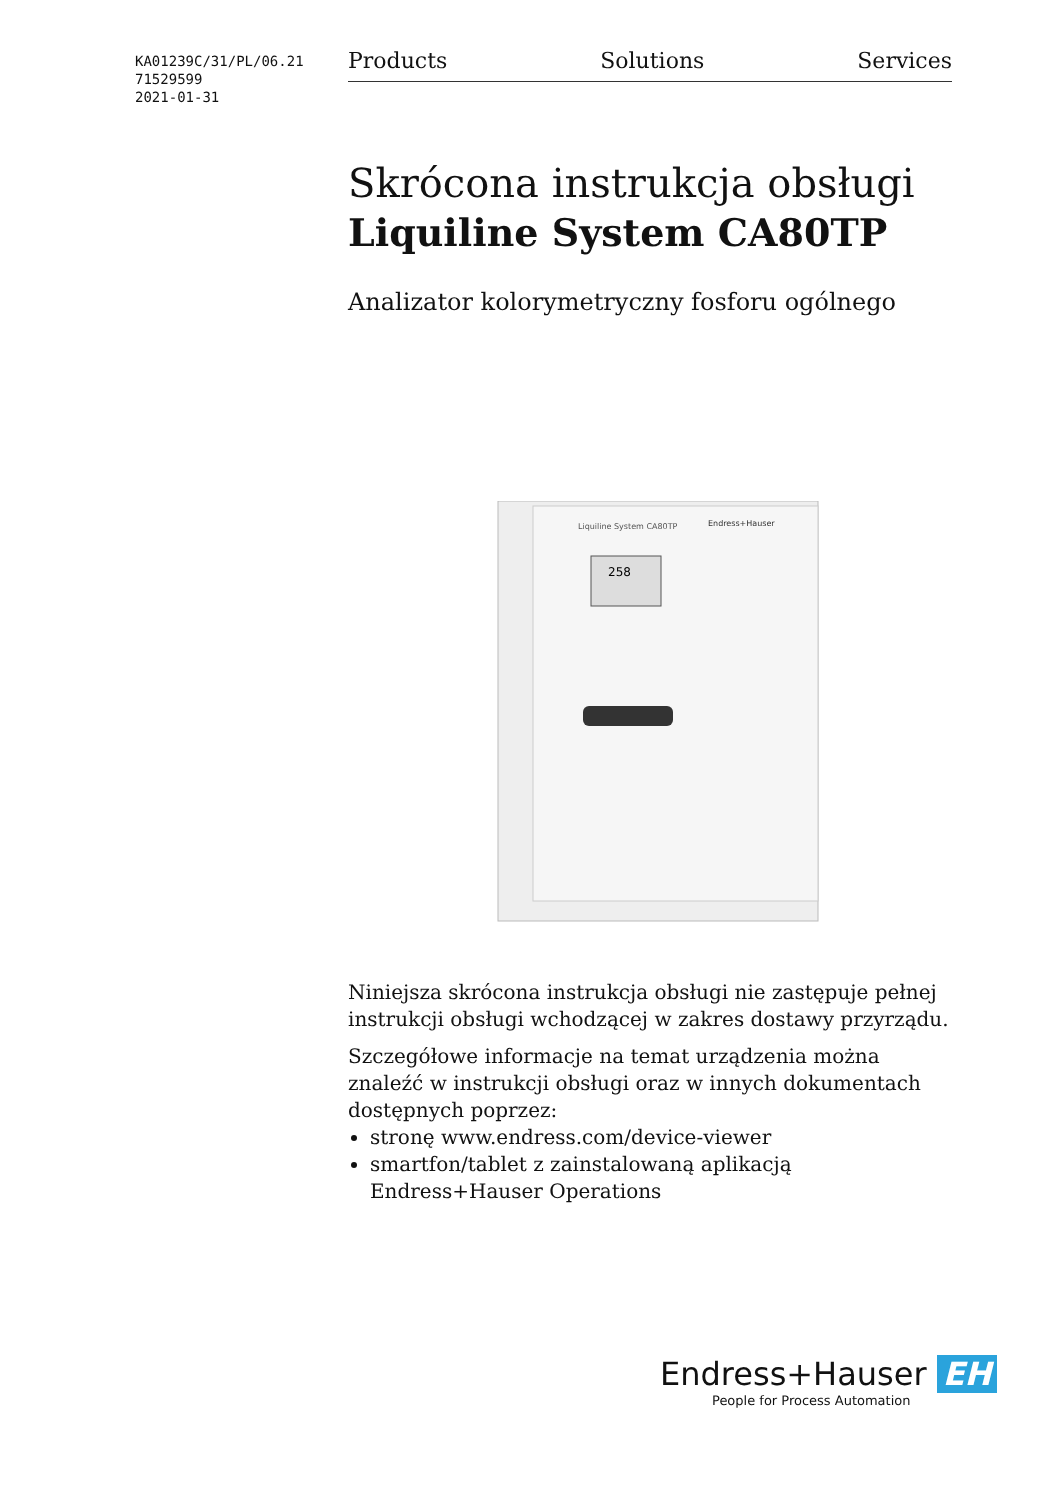KA01239C/31/PL/06.21
71529599
2021-01-31
Products Solutions Services
Skrócona instrukcja obsługi
Liquiline System CA80TP
Analizator kolorymetryczny fosforu ogólnego
Liquiline System CA80TP
Endress+Hauser
258
Niniejsza skrócona instrukcja obsługi nie zastępuje pełnej instrukcji obsługi wchodzącej w zakres dostawy przyrządu.
Szczegółowe informacje na temat urządzenia można znaleźć w instrukcji obsługi oraz w innych dokumentach dostępnych poprzez:
stronę www.endress.com/device-viewer
smartfon/tablet z zainstalowaną aplikacją Endress+Hauser Operations
Endress+Hauser EH
People for Process Automation